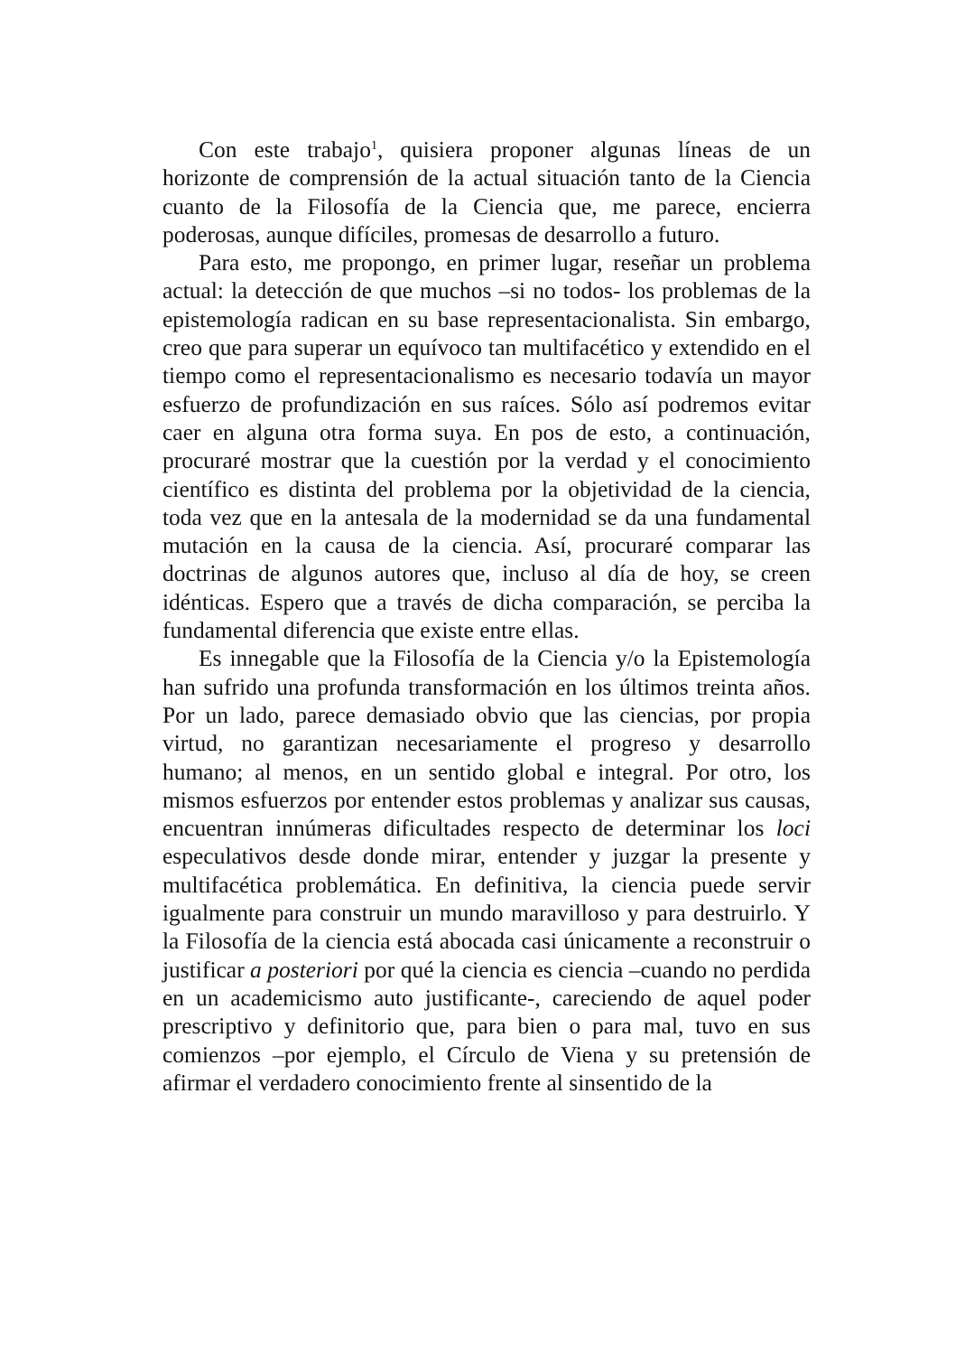Con este trabajo<sup>1</sup>, quisiera proponer algunas líneas de un horizonte de comprensión de la actual situación tanto de la Ciencia cuanto de la Filosofía de la Ciencia que, me parece, encierra poderosas, aunque difíciles, promesas de desarrollo a futuro.
Para esto, me propongo, en primer lugar, reseñar un problema actual: la detección de que muchos –si no todos- los problemas de la epistemología radican en su base representacionalista. Sin embargo, creo que para superar un equívoco tan multifacético y extendido en el tiempo como el representacionalismo es necesario todavía un mayor esfuerzo de profundización en sus raíces. Sólo así podremos evitar caer en alguna otra forma suya. En pos de esto, a continuación, procuraré mostrar que la cuestión por la verdad y el conocimiento científico es distinta del problema por la objetividad de la ciencia, toda vez que en la antesala de la modernidad se da una fundamental mutación en la causa de la ciencia. Así, procuraré comparar las doctrinas de algunos autores que, incluso al día de hoy, se creen idénticas. Espero que a través de dicha comparación, se perciba la fundamental diferencia que existe entre ellas.
Es innegable que la Filosofía de la Ciencia y/o la Epistemología han sufrido una profunda transformación en los últimos treinta años. Por un lado, parece demasiado obvio que las ciencias, por propia virtud, no garantizan necesariamente el progreso y desarrollo humano; al menos, en un sentido global e integral. Por otro, los mismos esfuerzos por entender estos problemas y analizar sus causas, encuentran innúmeras dificultades respecto de determinar los loci especulativos desde donde mirar, entender y juzgar la presente y multifacética problemática. En definitiva, la ciencia puede servir igualmente para construir un mundo maravilloso y para destruirlo. Y la Filosofía de la ciencia está abocada casi únicamente a reconstruir o justificar a posteriori por qué la ciencia es ciencia –cuando no perdida en un academicismo auto justificante-, careciendo de aquel poder prescriptivo y definitorio que, para bien o para mal, tuvo en sus comienzos –por ejemplo, el Círculo de Viena y su pretensión de afirmar el verdadero conocimiento frente al sinsentido de la